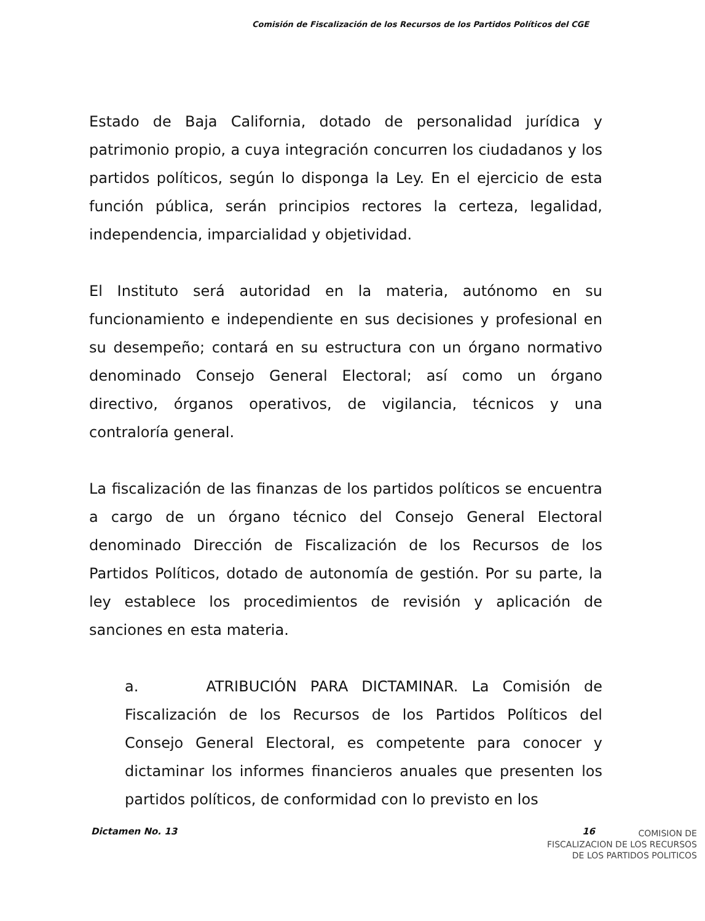Comisión de Fiscalización de los Recursos de los Partidos Políticos del CGE
Estado de Baja California, dotado de personalidad jurídica y patrimonio propio, a cuya integración concurren los ciudadanos y los partidos políticos, según lo disponga la Ley. En el ejercicio de esta función pública, serán principios rectores la certeza, legalidad, independencia, imparcialidad y objetividad.
El Instituto será autoridad en la materia, autónomo en su funcionamiento e independiente en sus decisiones y profesional en su desempeño; contará en su estructura con un órgano normativo denominado Consejo General Electoral; así como un órgano directivo, órganos operativos, de vigilancia, técnicos y una contraloría general.
La fiscalización de las finanzas de los partidos políticos se encuentra a cargo de un órgano técnico del Consejo General Electoral denominado Dirección de Fiscalización de los Recursos de los Partidos Políticos, dotado de autonomía de gestión. Por su parte, la ley establece los procedimientos de revisión y aplicación de sanciones en esta materia.
a. ATRIBUCIÓN PARA DICTAMINAR. La Comisión de Fiscalización de los Recursos de los Partidos Políticos del Consejo General Electoral, es competente para conocer y dictaminar los informes financieros anuales que presenten los partidos políticos, de conformidad con lo previsto en los
Dictamen No. 13 16
COMISION DE
FISCALIZACION DE LOS RECURSOS
DE LOS PARTIDOS POLITICOS